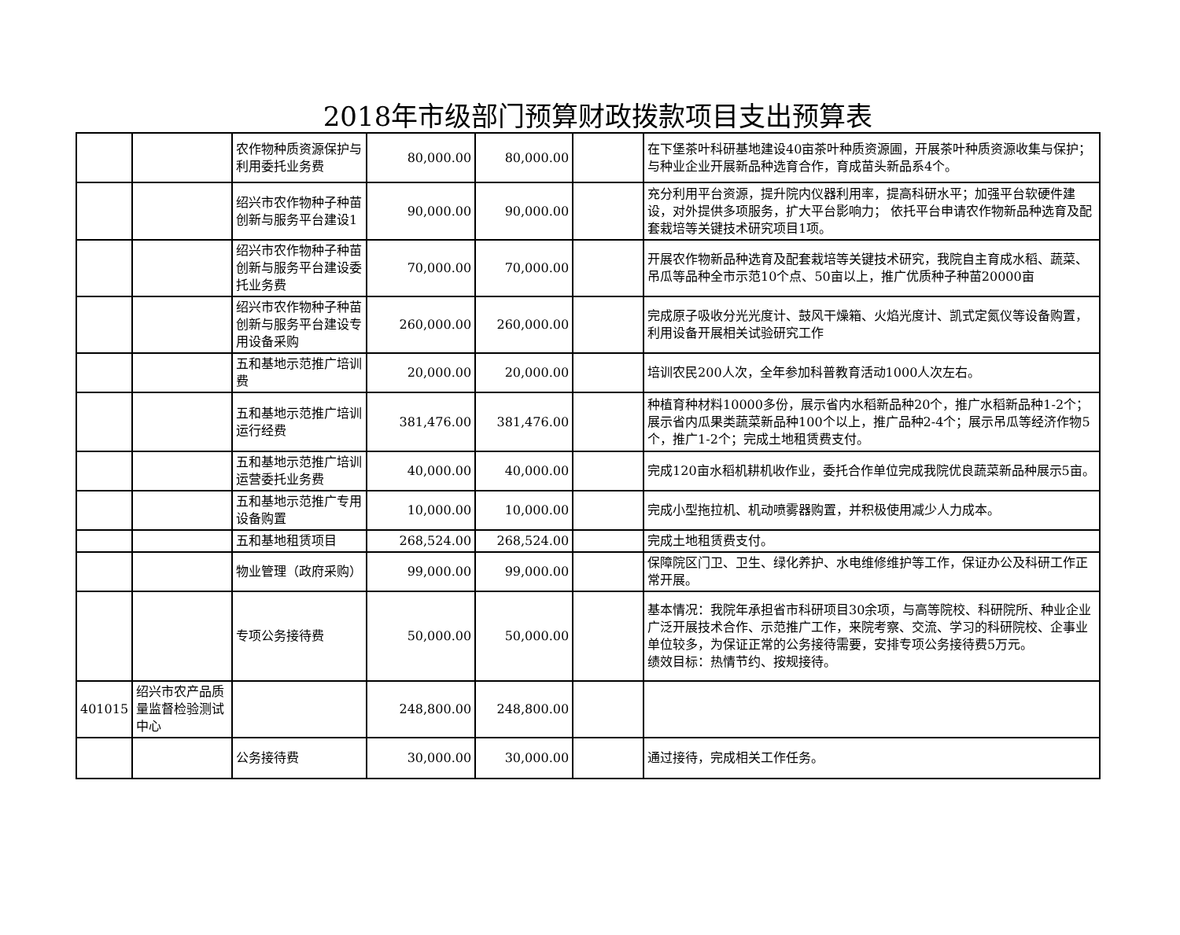2018年市级部门预算财政拨款项目支出预算表
| | | 农作物种质资源保护与利用委托业务费 | 80,000.00 | 80,000.00 | | 在下堡茶叶科研基地建设40亩茶叶种质资源圃，开展茶叶种质资源收集与保护；与种业企业开展新品种选育合作，育成苗头新品系4个。 |
| | | 绍兴市农作物种子种苗创新与服务平台建设1 | 90,000.00 | 90,000.00 | | 充分利用平台资源，提升院内仪器利用率，提高科研水平；加强平台软硬件建设，对外提供多项服务，扩大平台影响力； 依托平台申请农作物新品种选育及配套栽培等关键技术研究项目1项。 |
| | | 绍兴市农作物种子种苗创新与服务平台建设委托业务费 | 70,000.00 | 70,000.00 | | 开展农作物新品种选育及配套栽培等关键技术研究，我院自主育成水稻、蔬菜、吊瓜等品种全市示范10个点、50亩以上，推广优质种子种苗20000亩 |
| | | 绍兴市农作物种子种苗创新与服务平台建设专用设备采购 | 260,000.00 | 260,000.00 | | 完成原子吸收分光光度计、鼓风干燥箱、火焰光度计、凯式定氮仪等设备购置，利用设备开展相关试验研究工作 |
| | | 五和基地示范推广培训费 | 20,000.00 | 20,000.00 | | 培训农民200人次，全年参加科普教育活动1000人次左右。 |
| | | 五和基地示范推广培训运行经费 | 381,476.00 | 381,476.00 | | 种植育种材料10000多份，展示省内水稻新品种20个，推广水稻新品种1-2个；展示省内瓜果类蔬菜新品种100个以上，推广品种2-4个；展示吊瓜等经济作物5个，推广1-2个；完成土地租赁费支付。 |
| | | 五和基地示范推广培训运营委托业务费 | 40,000.00 | 40,000.00 | | 完成120亩水稻机耕机收作业，委托合作单位完成我院优良蔬菜新品种展示5亩。 |
| | | 五和基地示范推广专用设备购置 | 10,000.00 | 10,000.00 | | 完成小型拖拉机、机动喷雾器购置，并积极使用减少人力成本。 |
| | | 五和基地租赁项目 | 268,524.00 | 268,524.00 | | 完成土地租赁费支付。 |
| | | 物业管理（政府采购） | 99,000.00 | 99,000.00 | | 保障院区门卫、卫生、绿化养护、水电维修维护等工作，保证办公及科研工作正常开展。 |
| | | 专项公务接待费 | 50,000.00 | 50,000.00 | | 基本情况：我院年承担省市科研项目30余项，与高等院校、科研院所、种业企业广泛开展技术合作、示范推广工作，来院考察、交流、学习的科研院校、企事业单位较多，为保证正常的公务接待需要，安排专项公务接待费5万元。 绩效目标：热情节约、按规接待。 |
| 401015 | 绍兴市农产品质量监督检验测试中心 | | 248,800.00 | 248,800.00 | | |
| | | 公务接待费 | 30,000.00 | 30,000.00 | | 通过接待，完成相关工作任务。 |